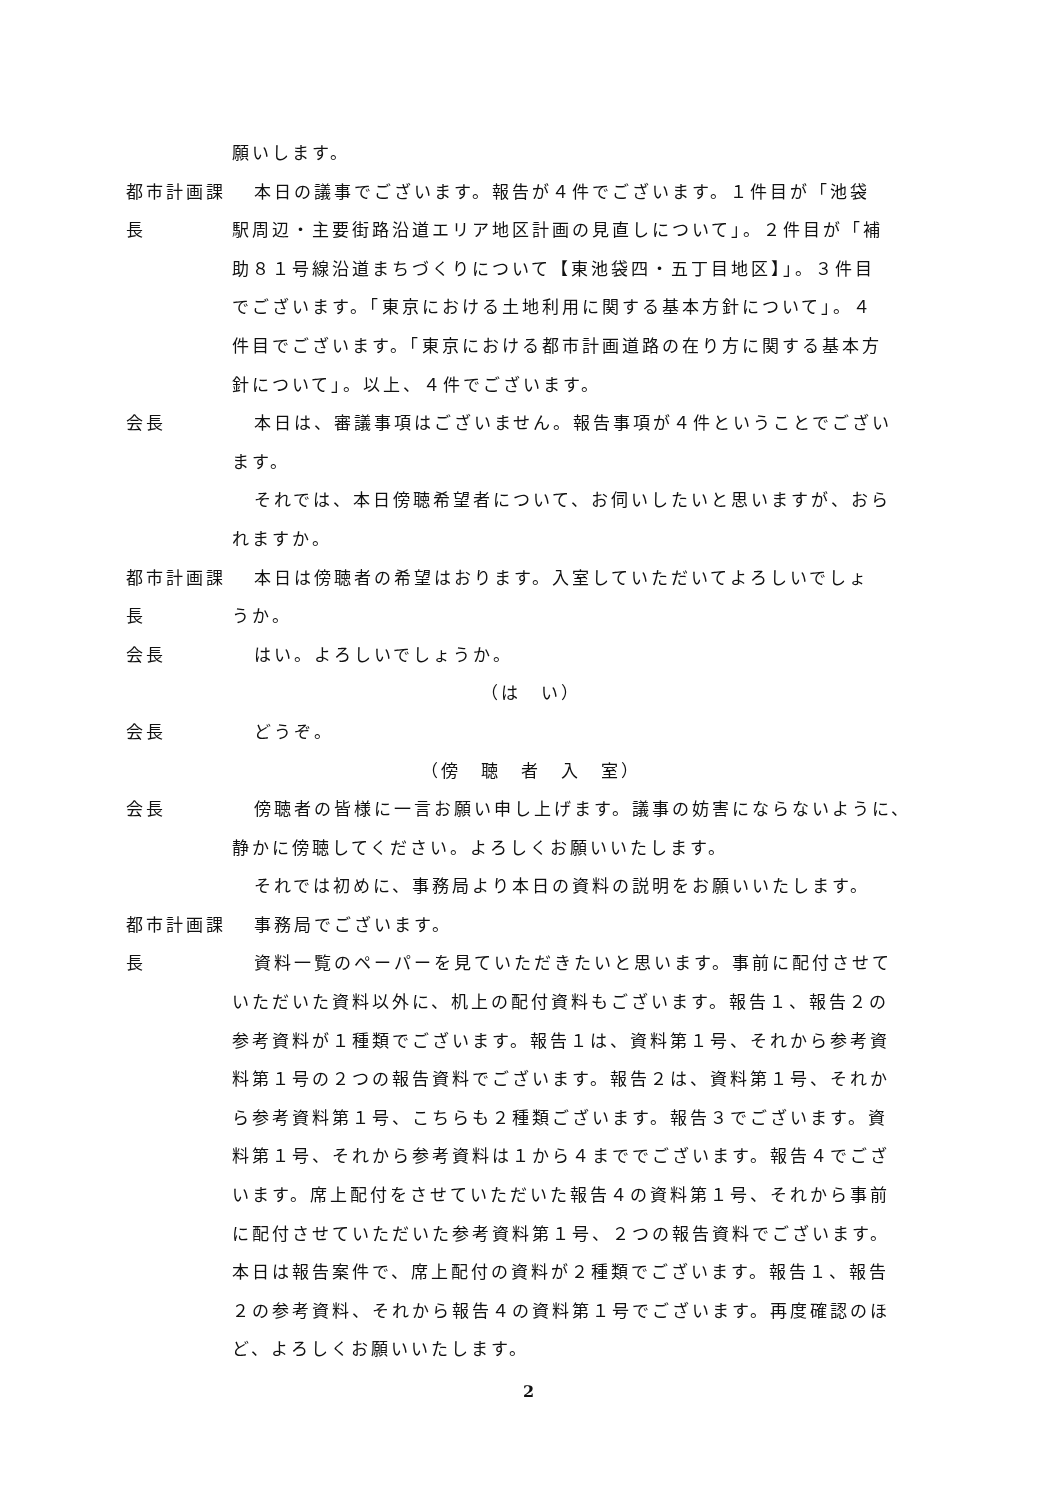願いします。
都市計画課長
本日の議事でございます。報告が４件でございます。１件目が「池袋
駅周辺・主要街路沿道エリア地区計画の見直しについて」。２件目が「補
助８１号線沿道まちづくりについて【東池袋四・五丁目地区】」。３件目
でございます。「東京における土地利用に関する基本方針について」。４
件目でございます。「東京における都市計画道路の在り方に関する基本方
針について」。以上、４件でございます。
会長 本日は、審議事項はございません。報告事項が４件ということでござい
ます。
それでは、本日傍聴希望者について、お伺いしたいと思いますが、おら
れますか。
都市計画課長
本日は傍聴者の希望はおります。入室していただいてよろしいでしょ
うか。
会長 はい。よろしいでしょうか。
（は　い）
会長 どうぞ。
（傍　聴　者　入　室）
会長 傍聴者の皆様に一言お願い申し上げます。議事の妨害にならないように、
静かに傍聴してください。よろしくお願いいたします。
それでは初めに、事務局より本日の資料の説明をお願いいたします。
都市計画課長
事務局でございます。
資料一覧のペーパーを見ていただきたいと思います。事前に配付させて
いただいた資料以外に、机上の配付資料もございます。報告１、報告２の
参考資料が１種類でございます。報告１は、資料第１号、それから参考資
料第１号の２つの報告資料でございます。報告２は、資料第１号、それか
ら参考資料第１号、こちらも２種類ございます。報告３でございます。資
料第１号、それから参考資料は１から４まででございます。報告４でござ
います。席上配付をさせていただいた報告４の資料第１号、それから事前
に配付させていただいた参考資料第１号、２つの報告資料でございます。
本日は報告案件で、席上配付の資料が２種類でございます。報告１、報告
２の参考資料、それから報告４の資料第１号でございます。再度確認のほ
ど、よろしくお願いいたします。
2